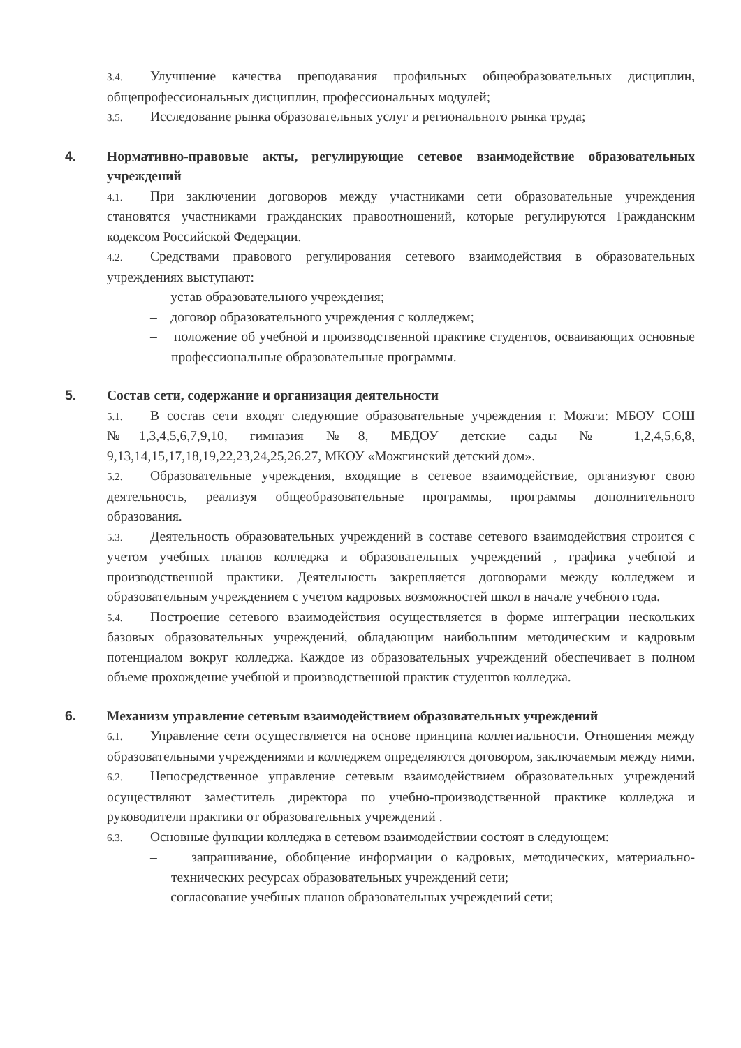3.4. Улучшение качества преподавания профильных общеобразовательных дисциплин, общепрофессиональных дисциплин, профессиональных модулей;
3.5. Исследование рынка образовательных услуг и регионального рынка труда;
4. Нормативно-правовые акты, регулирующие сетевое взаимодействие образовательных учреждений
4.1. При заключении договоров между участниками сети образовательные учреждения становятся участниками гражданских правоотношений, которые регулируются Гражданским кодексом Российской Федерации.
4.2. Средствами правового регулирования сетевого взаимодействия в образовательных учреждениях выступают:
– устав образовательного учреждения;
– договор образовательного учреждения с колледжем;
– положение об учебной и производственной практике студентов, осваивающих основные профессиональные образовательные программы.
5. Состав сети, содержание и организация деятельности
5.1. В состав сети входят следующие образовательные учреждения г. Можги: МБОУ СОШ №1,3,4,5,6,7,9,10, гимназия №8, МБДОУ детские сады № 1,2,4,5,6,8, 9,13,14,15,17,18,19,22,23,24,25,26.27, МКОУ «Можгинский детский дом».
5.2. Образовательные учреждения, входящие в сетевое взаимодействие, организуют свою деятельность, реализуя общеобразовательные программы, программы дополнительного образования.
5.3. Деятельность образовательных учреждений в составе сетевого взаимодействия строится с учетом учебных планов колледжа и образовательных учреждений , графика учебной и производственной практики. Деятельность закрепляется договорами между колледжем и образовательным учреждением с учетом кадровых возможностей школ в начале учебного года.
5.4. Построение сетевого взаимодействия осуществляется в форме интеграции нескольких базовых образовательных учреждений, обладающим наибольшим методическим и кадровым потенциалом вокруг колледжа. Каждое из образовательных учреждений обеспечивает в полном объеме прохождение учебной и производственной практик студентов колледжа.
6. Механизм управление сетевым взаимодействием образовательных учреждений
6.1. Управление сети осуществляется на основе принципа коллегиальности. Отношения между образовательными учреждениями и колледжем определяются договором, заключаемым между ними.
6.2. Непосредственное управление сетевым взаимодействием образовательных учреждений осуществляют заместитель директора по учебно-производственной практике колледжа и руководители практики от образовательных учреждений .
6.3. Основные функции колледжа в сетевом взаимодействии состоят в следующем:
– запрашивание, обобщение информации о кадровых, методических, материально-технических ресурсах образовательных учреждений сети;
– согласование учебных планов образовательных учреждений сети;